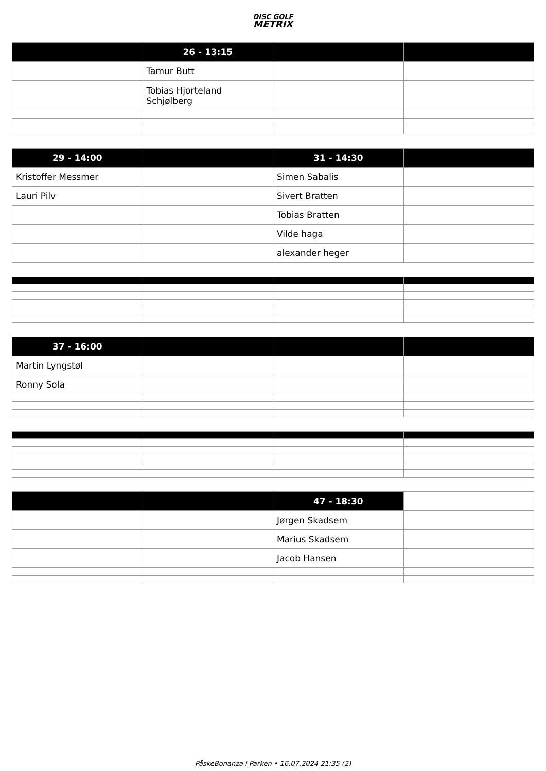DISC GOLF
METRIX
| | 26 - 13:15 | | |
| --- | --- | --- | --- |
| | Tamur Butt | | |
| | Tobias Hjorteland Schjølberg | | |
| 29 - 14:00 | | 31 - 14:30 | |
| --- | --- | --- | --- |
| Kristoffer Messmer | | Simen Sabalis | |
| Lauri Pilv | | Sivert Bratten | |
| | | Tobias Bratten | |
| | | Vilde haga | |
| | | alexander heger | |
| 37 - 16:00 | | | |
| --- | --- | --- | --- |
| Martin Lyngstøl | | | |
| Ronny Sola | | | |
| | | 47 - 18:30 | |
| --- | --- | --- | --- |
| | | Jørgen Skadsem | |
| | | Marius Skadsem | |
| | | Jacob Hansen | |
PåskeBonanza i Parken • 16.07.2024 21:35 (2)